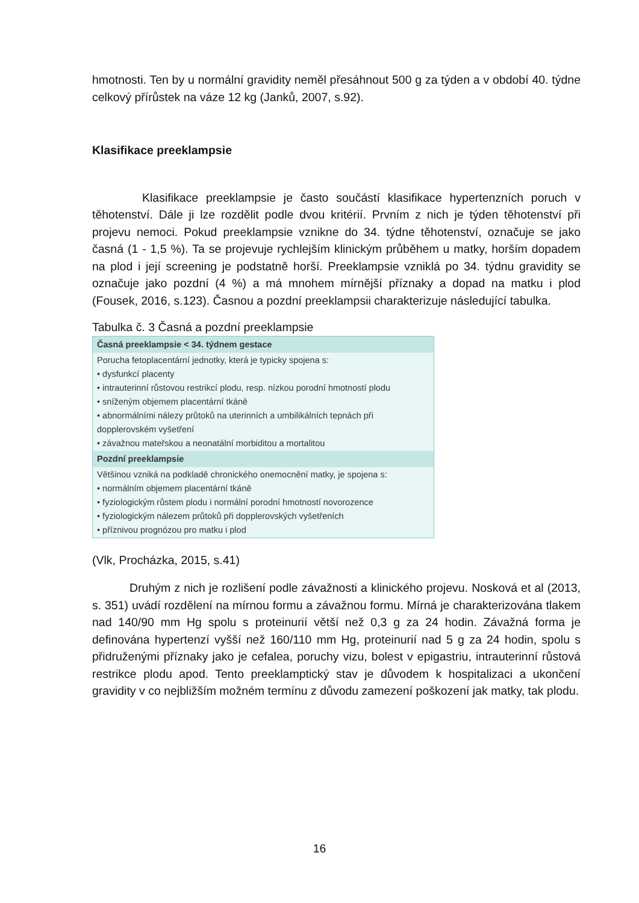hmotnosti. Ten by u normální gravidity neměl přesáhnout 500 g za týden a v období 40. týdne celkový přírůstek na váze 12 kg (Janků, 2007, s.92).
Klasifikace preeklampsie
Klasifikace preeklampsie je často součástí klasifikace hypertenzních poruch v těhotenství. Dále ji lze rozdělit podle dvou kritérií. Prvním z nich je týden těhotenství při projevu nemoci. Pokud preeklampsie vznikne do 34. týdne těhotenství, označuje se jako časná (1 - 1,5 %). Ta se projevuje rychlejším klinickým průběhem u matky, horším dopadem na plod i její screening je podstatně horší. Preeklampsie vzniklá po 34. týdnu gravidity se označuje jako pozdní (4 %) a má mnohem mírnější příznaky a dopad na matku i plod (Fousek, 2016, s.123). Časnou a pozdní preeklampsii charakterizuje následující tabulka.
Tabulka č. 3 Časná a pozdní preeklampsie
| Časná preeklampsie < 34. týdnem gestace |
| --- |
| Porucha fetoplacentární jednotky, která je typicky spojena s: • dysfunkcí placenty • intrauterinní růstovou restrikcí plodu, resp. nízkou porodní hmotností plodu • sníženým objemem placentární tkáně • abnormálními nálezy průtoků na uterinních a umbilikálních tepnách při dopplerovském vyšetření • závažnou mateřskou a neonatální morbiditou a mortalitou |
| Pozdní preeklampsie |
| Většinou vzniká na podkladě chronického onemocnění matky, je spojena s: • normálním objemem placentární tkáně • fyziologickým růstem plodu i normální porodní hmotností novorozence • fyziologickým nálezem průtoků při dopplerovských vyšetřeních • příznivou prognózou pro matku i plod |
(Vlk, Procházka, 2015, s.41)
Druhým z nich je rozlišení podle závažnosti a klinického projevu. Nosková et al (2013, s. 351) uvádí rozdělení na mírnou formu a závažnou formu. Mírná je charakterizována tlakem nad 140/90 mm Hg spolu s proteinurií větší než 0,3 g za 24 hodin. Závažná forma je definována hypertenzí vyšší než 160/110 mm Hg, proteinurií nad 5 g za 24 hodin, spolu s přidruženými příznaky jako je cefalea, poruchy vizu, bolest v epigastriu, intrauterinní růstová restrikce plodu apod. Tento preeklamptický stav je důvodem k hospitalizaci a ukončení gravidity v co nejbližším možném termínu z důvodu zamezení poškození jak matky, tak plodu.
16